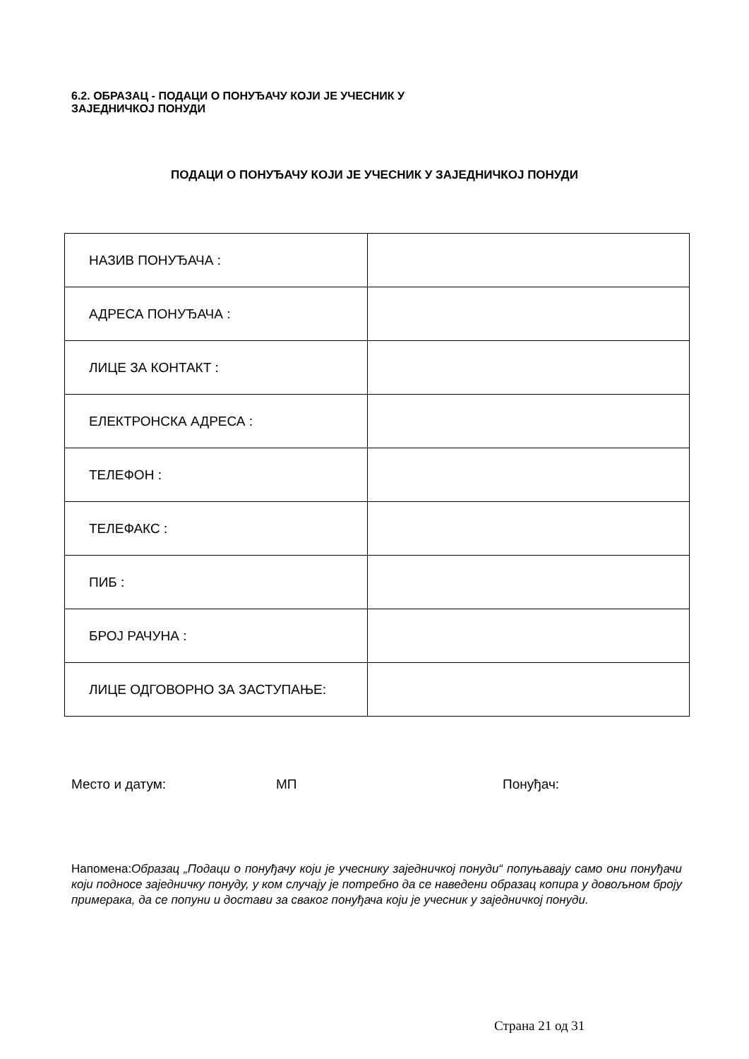6.2. ОБРАЗАЦ - ПОДАЦИ О ПОНУЂАЧУ КОЈИ ЈЕ УЧЕСНИК У
ЗАЈЕДНИЧКОЈ ПОНУДИ
ПОДАЦИ О ПОНУЂАЧУ КОЈИ ЈЕ УЧЕСНИК У ЗАЈЕДНИЧКОЈ ПОНУДИ
| НАЗИВ ПОНУЂАЧА : | |
| АДРЕСА ПОНУЂАЧА : | |
| ЛИЦЕ ЗА КОНТАКТ : | |
| ЕЛЕКТРОНСКА АДРЕСА : | |
| ТЕЛЕФОН : | |
| ТЕЛЕФАКС : | |
| ПИБ : | |
| БРОЈ РАЧУНА : | |
| ЛИЦЕ ОДГОВОРНО ЗА ЗАСТУПАЊЕ: | |
Место и датум: МП Понуђач:
Напомена:Образац „Подаци о понуђачу који је учеснику заједничкој понуди“ попуњавају само они понуђачи који подносе заједничку понуду, у ком случају је потребно да се наведени образац копира у довољном броју примерака, да се попуни и достави за сваког понуђача који је учесник у заједничкој понуди.
Страна 21 од 31